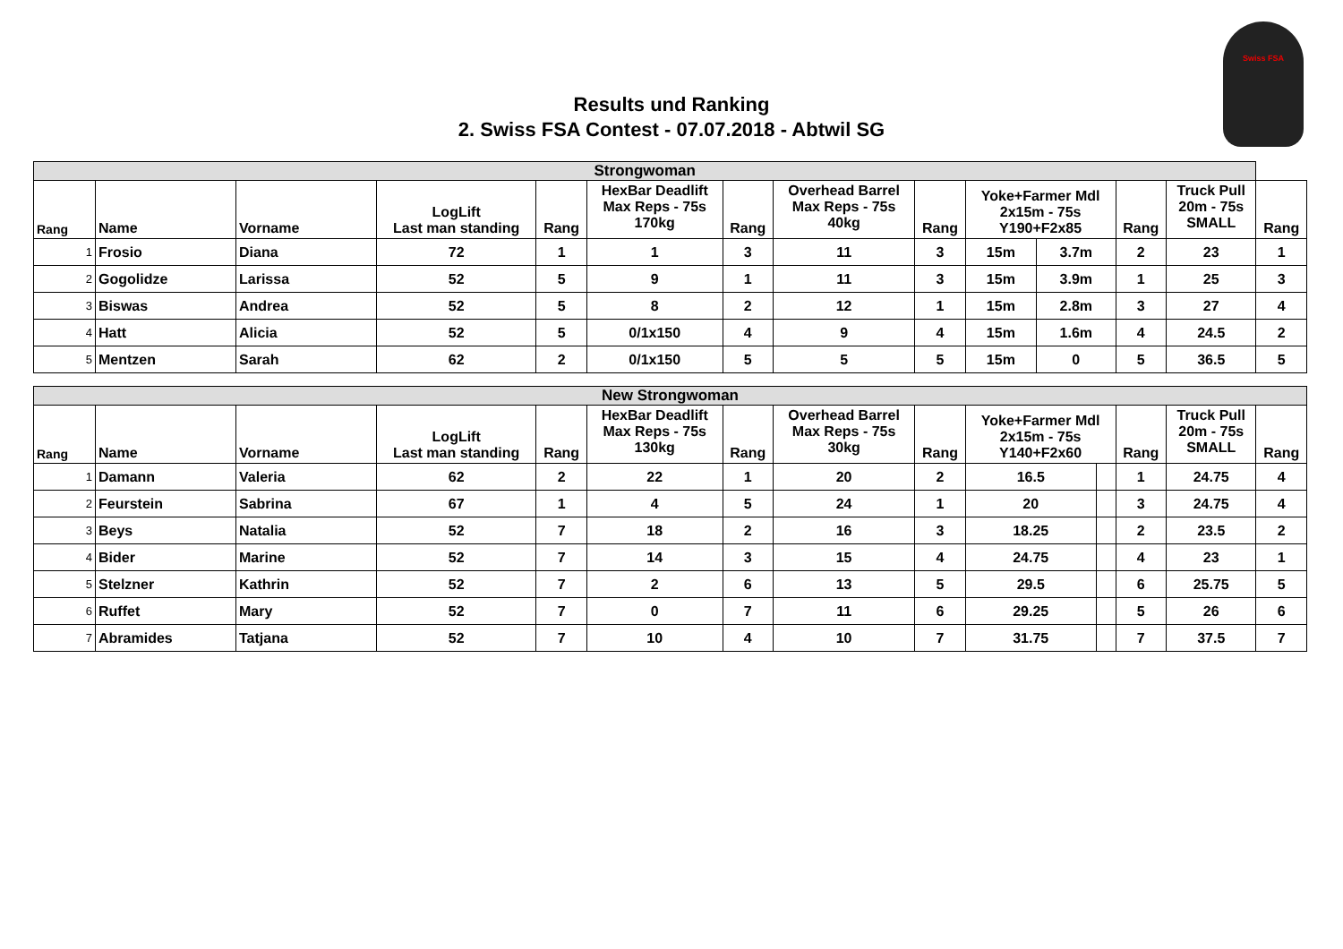Results und Ranking
2. Swiss FSA Contest - 07.07.2018 - Abtwil SG
Swiss FSA
| Strongwoman | | | | | | | | | | | | | |
| --- | --- | --- | --- | --- | --- | --- | --- | --- | --- | --- | --- | --- | --- |
| Rang | Name | Vorname | LogLift Last man standing | Rang | HexBar Deadlift Max Reps - 75s 170kg | Rang | Overhead Barrel Max Reps - 75s 40kg | Rang | Yoke+Farmer Mdl 2x15m - 75s Y190+F2x85 | | Rang | Truck Pull 20m - 75s SMALL | Rang |
| 1 | Frosio | Diana | 72 | 1 | 1 | 3 | 11 | 3 | 15m | 3.7m | 2 | 23 | 1 |
| 2 | Gogolidze | Larissa | 52 | 5 | 9 | 1 | 11 | 3 | 15m | 3.9m | 1 | 25 | 3 |
| 3 | Biswas | Andrea | 52 | 5 | 8 | 2 | 12 | 1 | 15m | 2.8m | 3 | 27 | 4 |
| 4 | Hatt | Alicia | 52 | 5 | 0/1x150 | 4 | 9 | 4 | 15m | 1.6m | 4 | 24.5 | 2 |
| 5 | Mentzen | Sarah | 62 | 2 | 0/1x150 | 5 | 5 | 5 | 15m | 0 | 5 | 36.5 | 5 |
| New Strongwoman | | | | | | | | | | | | | |
| --- | --- | --- | --- | --- | --- | --- | --- | --- | --- | --- | --- | --- | --- |
| Rang | Name | Vorname | LogLift Last man standing | Rang | HexBar Deadlift Max Reps - 75s 130kg | Rang | Overhead Barrel Max Reps - 75s 30kg | Rang | Yoke+Farmer Mdl 2x15m - 75s Y140+F2x60 | | Rang | Truck Pull 20m - 75s SMALL | Rang |
| 1 | Damann | Valeria | 62 | 2 | 22 | 1 | 20 | 2 | 16.5 | | 1 | 24.75 | 4 |
| 2 | Feurstein | Sabrina | 67 | 1 | 4 | 5 | 24 | 1 | 20 | | 3 | 24.75 | 4 |
| 3 | Beys | Natalia | 52 | 7 | 18 | 2 | 16 | 3 | 18.25 | | 2 | 23.5 | 2 |
| 4 | Bider | Marine | 52 | 7 | 14 | 3 | 15 | 4 | 24.75 | | 4 | 23 | 1 |
| 5 | Stelzner | Kathrin | 52 | 7 | 2 | 6 | 13 | 5 | 29.5 | | 6 | 25.75 | 5 |
| 6 | Ruffet | Mary | 52 | 7 | 0 | 7 | 11 | 6 | 29.25 | | 5 | 26 | 6 |
| 7 | Abramides | Tatjana | 52 | 7 | 10 | 4 | 10 | 7 | 31.75 | | 7 | 37.5 | 7 |